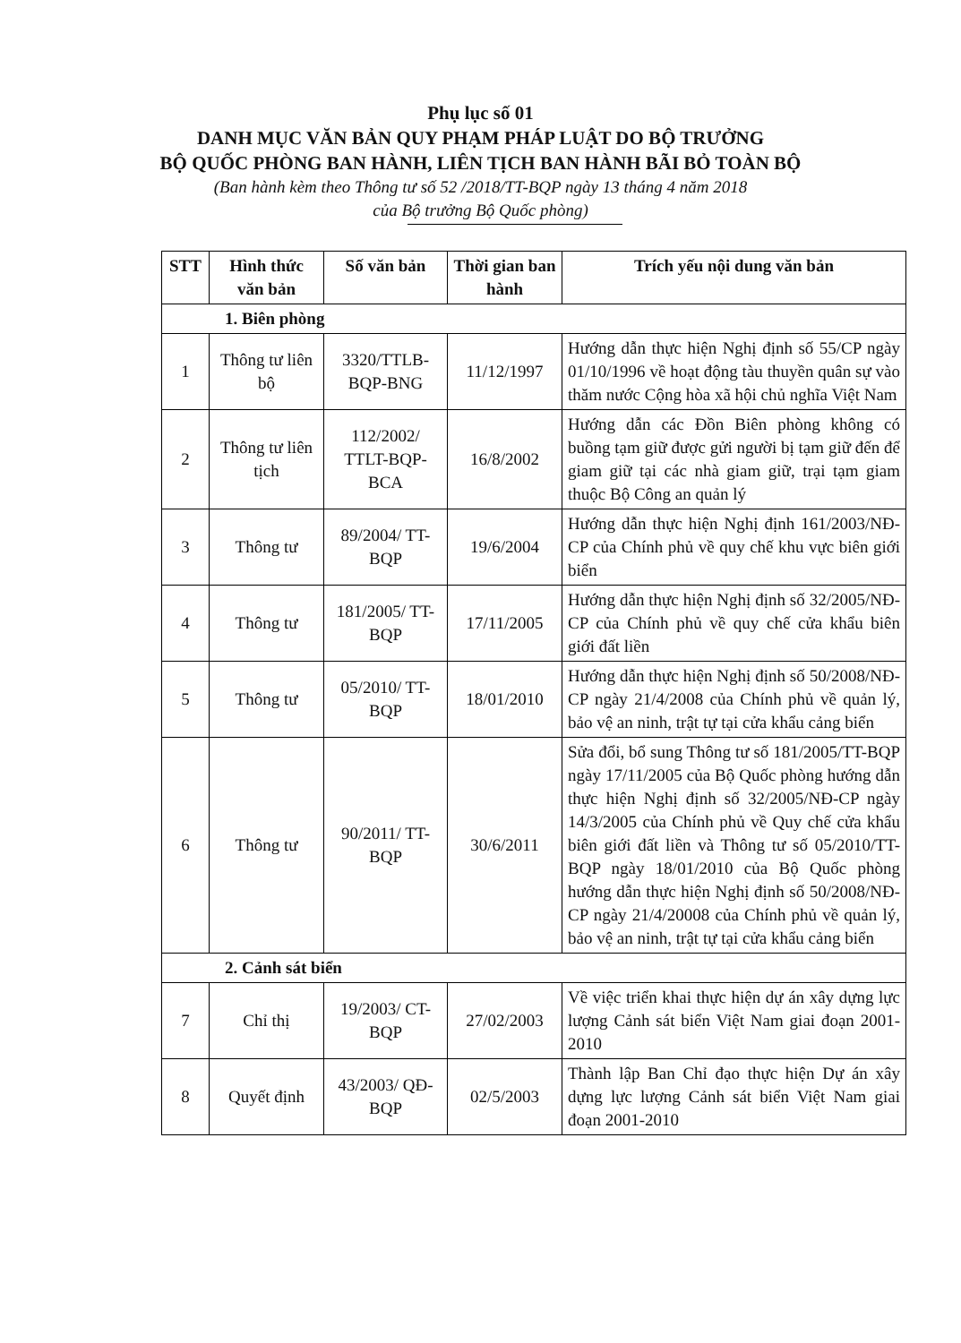Phụ lục số 01
DANH MỤC VĂN BẢN QUY PHẠM PHÁP LUẬT DO BỘ TRƯỞNG
BỘ QUỐC PHÒNG BAN HÀNH, LIÊN TỊCH BAN HÀNH BÃI BỎ TOÀN BỘ
(Ban hành kèm theo Thông tư số 52 /2018/TT-BQP ngày 13 tháng 4 năm 2018
của Bộ trưởng Bộ Quốc phòng)
| STT | Hình thức văn bản | Số văn bản | Thời gian ban hành | Trích yếu nội dung văn bản |
| --- | --- | --- | --- | --- |
| 1. Biên phòng | | | | |
| 1 | Thông tư liên bộ | 3320/TTLB-BQP-BNG | 11/12/1997 | Hướng dẫn thực hiện Nghị định số 55/CP ngày 01/10/1996 về hoạt động tàu thuyền quân sự vào thăm nước Cộng hòa xã hội chủ nghĩa Việt Nam |
| 2 | Thông tư liên tịch | 112/2002/ TTLT-BQP-BCA | 16/8/2002 | Hướng dẫn các Đồn Biên phòng không có buồng tạm giữ được gửi người bị tạm giữ đến để giam giữ tại các nhà giam giữ, trại tạm giam thuộc Bộ Công an quản lý |
| 3 | Thông tư | 89/2004/ TT-BQP | 19/6/2004 | Hướng dẫn thực hiện Nghị định 161/2003/NĐ-CP của Chính phủ về quy chế khu vực biên giới biển |
| 4 | Thông tư | 181/2005/ TT-BQP | 17/11/2005 | Hướng dẫn thực hiện Nghị định số 32/2005/NĐ-CP của Chính phủ về quy chế cửa khẩu biên giới đất liền |
| 5 | Thông tư | 05/2010/ TT-BQP | 18/01/2010 | Hướng dẫn thực hiện Nghị định số 50/2008/NĐ-CP ngày 21/4/2008 của Chính phủ về quản lý, bảo vệ an ninh, trật tự tại cửa khẩu cảng biển |
| 6 | Thông tư | 90/2011/ TT-BQP | 30/6/2011 | Sửa đổi, bổ sung Thông tư số 181/2005/TT-BQP ngày 17/11/2005 của Bộ Quốc phòng hướng dẫn thực hiện Nghị định số 32/2005/NĐ-CP ngày 14/3/2005 của Chính phủ về Quy chế cửa khẩu biên giới đất liền và Thông tư số 05/2010/TT-BQP ngày 18/01/2010 của Bộ Quốc phòng hướng dẫn thực hiện Nghị định số 50/2008/NĐ-CP ngày 21/4/20008 của Chính phủ về quản lý, bảo vệ an ninh, trật tự tại cửa khẩu cảng biển |
| 2. Cảnh sát biển | | | | |
| 7 | Chỉ thị | 19/2003/ CT-BQP | 27/02/2003 | Về việc triển khai thực hiện dự án xây dựng lực lượng Cảnh sát biển Việt Nam giai đoạn 2001-2010 |
| 8 | Quyết định | 43/2003/ QĐ-BQP | 02/5/2003 | Thành lập Ban Chỉ đạo thực hiện Dự án xây dựng lực lượng Cảnh sát biển Việt Nam giai đoạn 2001-2010 |